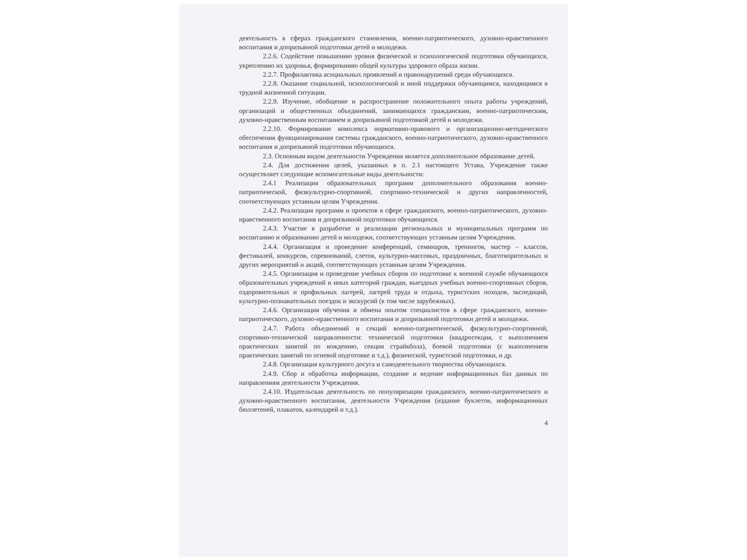деятельность в сферах гражданского становления, военно-патриотического, духовно-нравственного воспитания и допризывной подготовки детей и молодежи.
2.2.6. Содействие повышению уровня физической и психологической подготовки обучающихся, укреплению их здоровья, формированию общей культуры здорового образа жизни.
2.2.7. Профилактика асоциальных проявлений и правонарушений среди обучающихся.
2.2.8. Оказание социальной, психологической и иной поддержки обучающимся, находящимся в трудной жизненной ситуации.
2.2.9. Изучение, обобщение и распространение положительного опыта работы учреждений, организаций и общественных объединений, занимающихся гражданским, военно-патриотическим, духовно-нравственным воспитанием и допризывной подготовкой детей и молодежи.
2.2.10. Формирование комплекса нормативно-правового и организационно-методического обеспечения функционирования системы гражданского, военно-патриотического, духовно-нравственного воспитания и допризывной подготовки обучающихся.
2.3. Основным видом деятельности Учреждения является дополнительное образование детей.
2.4. Для достижения целей, указанных в п. 2.1 настоящего Устава, Учреждение также осуществляет следующие вспомогательные виды деятельности:
2.4.1 Реализация образовательных программ дополнительного образования военно-патриотической, физкультурно-спортивной, спортивно-технической и других направленностей, соответствующих уставным целям Учреждения.
2.4.2. Реализация программ и проектов в сфере гражданского, военно-патриотического, духовно-нравственного воспитания и допризывной подготовки обучающихся.
2.4.3. Участие в разработке и реализации региональных и муниципальных программ по воспитанию и образованию детей и молодежи, соответствующих уставным целям Учреждения.
2.4.4. Организация и проведение конференций, семинаров, тренингов, мастер – классов, фестивалей, конкурсов, соревнований, слетов, культурно-массовых, праздничных, благотворительных и других мероприятий и акций, соответствующих уставным целям Учреждения.
2.4.5. Организация и проведение учебных сборов по подготовке к военной службе обучающихся образовательных учреждений и иных категорий граждан, выездных учебных военно-спортивных сборов, оздоровительных и профильных лагерей, лагерей труда и отдыха, туристских походов, экспедиций, культурно-познавательных поездок и экскурсий (в том числе зарубежных).
2.4.6. Организация обучения и обмена опытом специалистов в сфере гражданского, военно-патриотического, духовно-нравственного воспитания и допризывной подготовки детей и молодежи.
2.4.7. Работа объединений и секций военно-патриотической, физкультурно-спортивной, спортивно-технической направленности: технической подготовки (квадросекция, с выполнением практических занятий по вождению, секция страйкбола), боевой подготовки (с выполнением практических занятий по огневой подготовке и т.д.), физической, туристской подготовки, и др.
2.4.8. Организация культурного досуга и самодеятельного творчества обучающихся.
2.4.9. Сбор и обработка информации, создание и ведение информационных баз данных по направлениям деятельности Учреждения.
2.4.10. Издательская деятельность по популяризации гражданского, военно-патриотического и духовно-нравственного воспитания, деятельности Учреждения (издание буклетов, информационных бюллетеней, плакатов, календарей и т.д.).
4